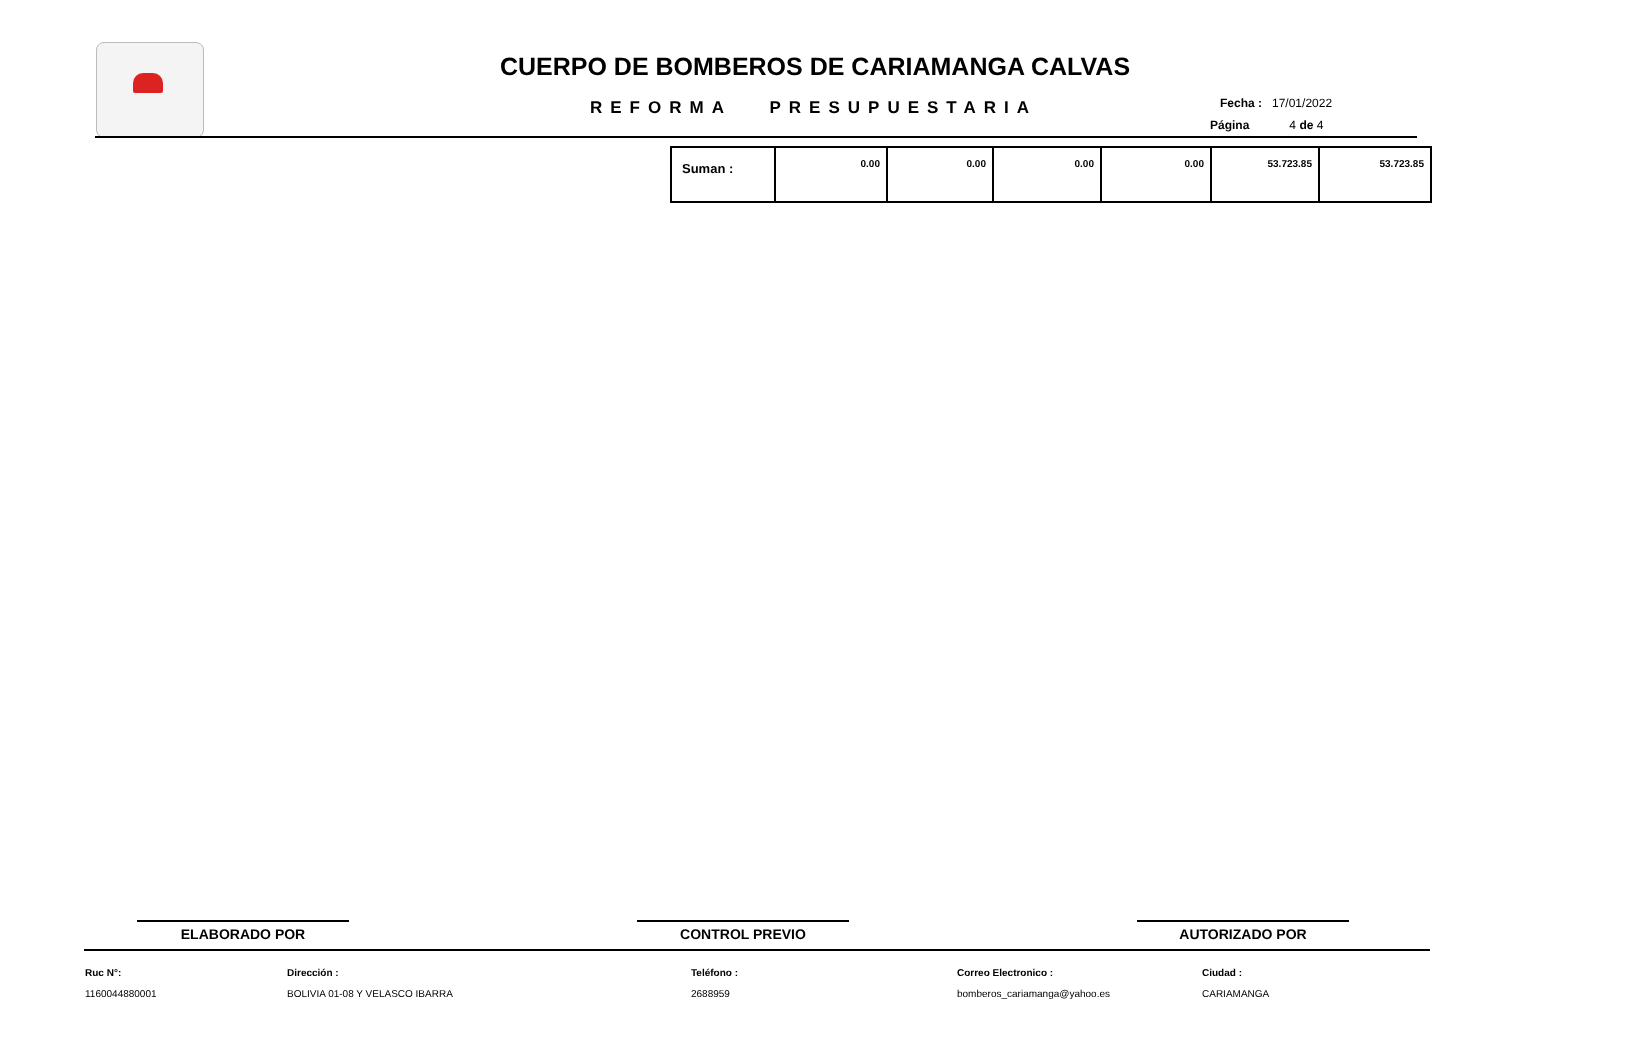CUERPO DE BOMBEROS DE CARIAMANGA CALVAS
REFORMA PRESUPUESTARIA Fecha : 17/01/2022
Página 4 de 4
| Suman : | 0.00 | 0.00 | 0.00 | 0.00 | 53.723.85 | 53.723.85 |
ELABORADO POR CONTROL PREVIO AUTORIZADO POR
Ruc N°:
1160044880001
Dirección :
BOLIVIA 01-08 Y VELASCO IBARRA
Teléfono :
2688959
Correo Electronico :
bomberos_cariamanga@yahoo.es
Ciudad :
CARIAMANGA